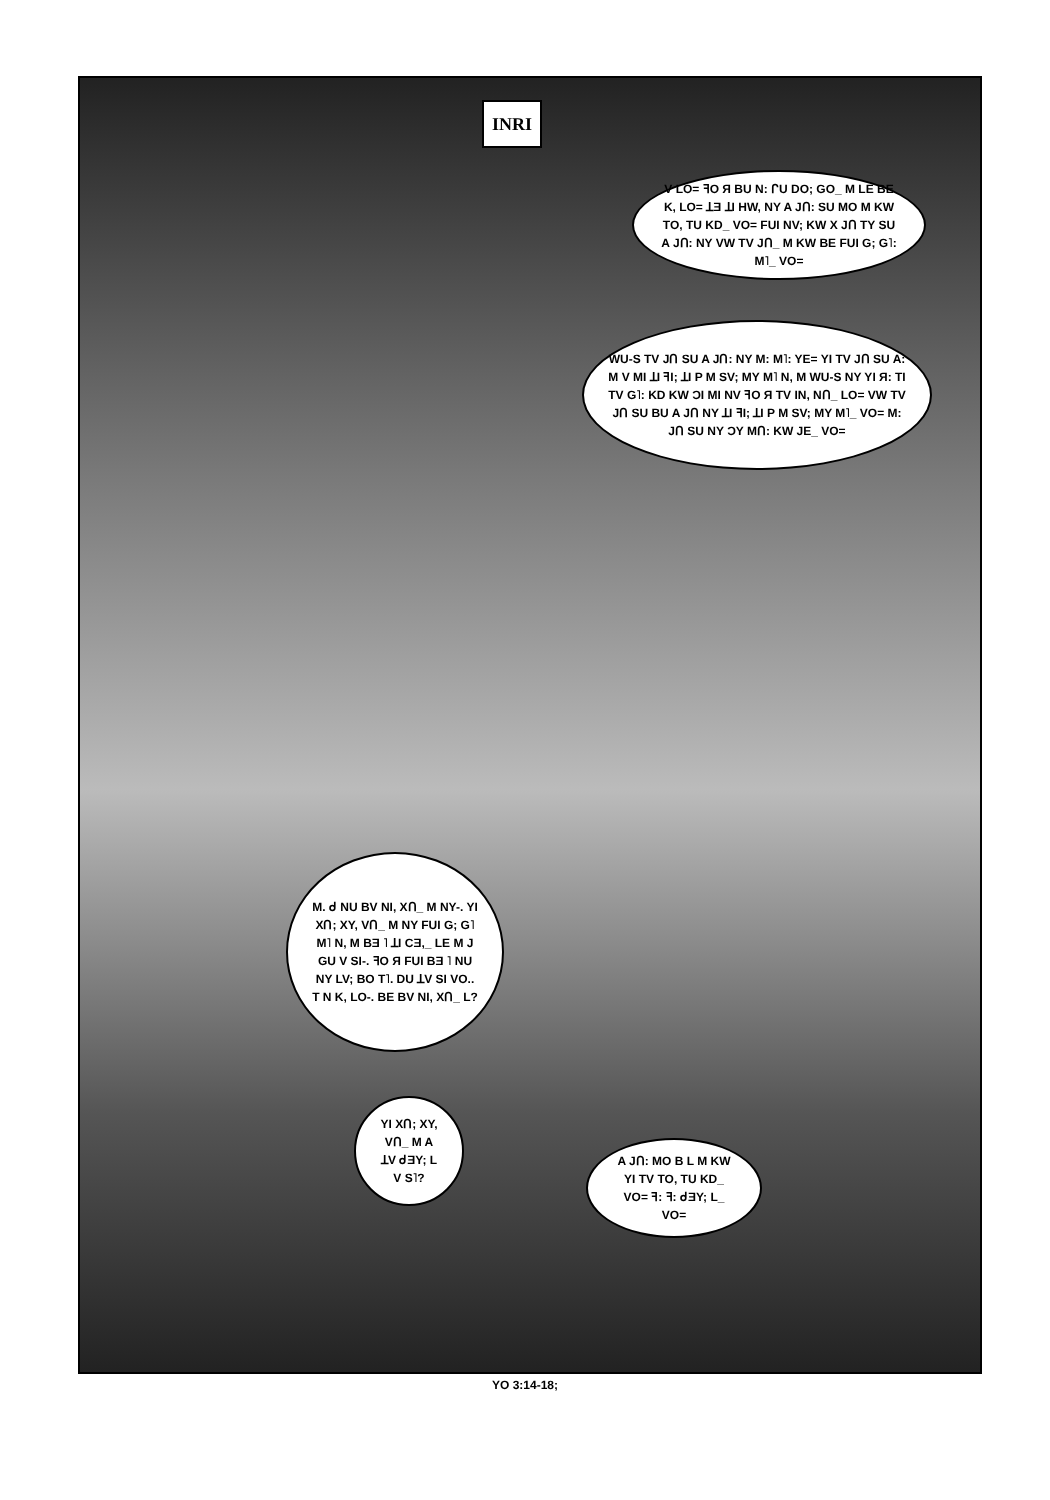INRI
V LO= ꟻO Я BU N: ᒋU DO; GO_ M LE BE K, LO= ꓕƎ ꓕI HW, NY A JՈ: SU MO M KW TO, TU KD_ VO= FUI NV; KW X JՈ TY SU A JՈ: NY VW TV JՈ_ M KW BE FUI G; G˥: M˥_ VO=
WU-S TV JՈ SU A JՈ: NY M: M˥: YE= YI TV JՈ SU A: M V MI ꓕI ꟻI; ꓕI P M SV; MY M˥ N, M WU-S NY YI Я: TI TV G˥: KD KW ƆI MI NV ꟻO Я TV IN, NՈ_ LO= VW TV JՈ SU BU A JՈ NY ꓕI ꟻI; ꓕI P M SV; MY M˥_ VO= M: JՈ SU NY ƆY MՈ: KW JE_ VO=
M. ᑯ NU BV NI, XՈ_ M NY-. YI XՈ; XY, VՈ_ M NY FUI G; G˥ M˥ N, M BƎ ˥ ꓕI CƎ,_ LE M J GU V SI-. ꟻO Я FUI BƎ ˥ NU NY LV; BO T˥. DU ꓕV SI VO.. T N K, LO-. BE BV NI, XՈ_ L?
YI XՈ; XY, VՈ_ M A ꓕV ᑯƎY; L V S˥?
A JՈ: MO B L M KW YI TV TO, TU KD_ VO= ꟻ: ꟻ: ᑯƎY; L_ VO=
YO 3:14-18;